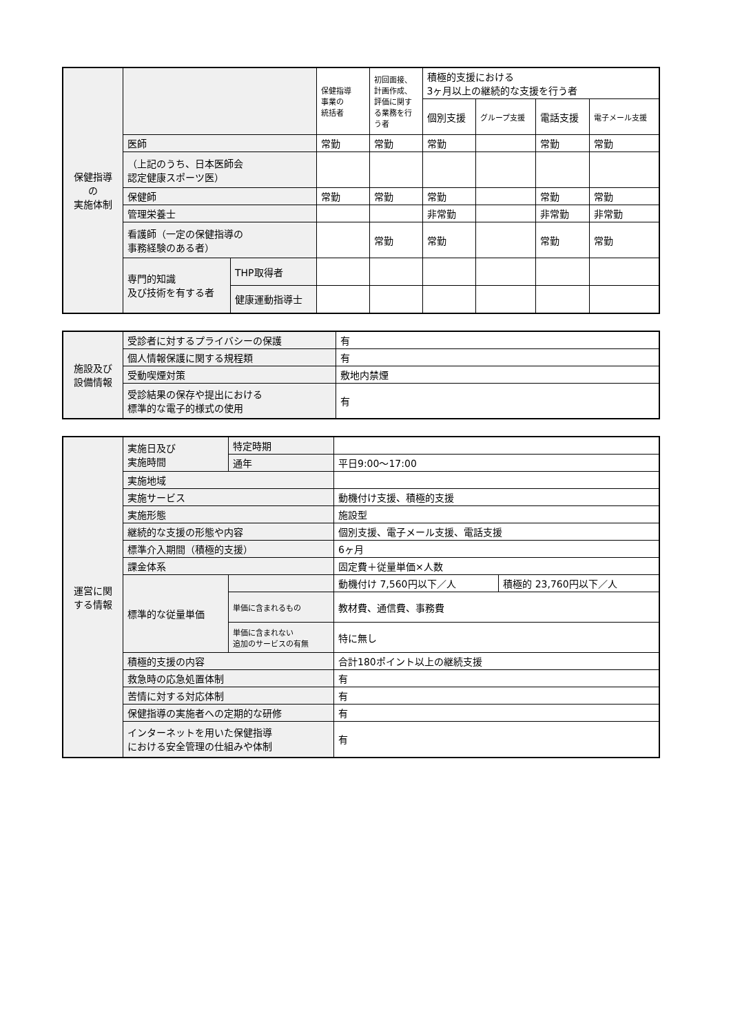| 保健指導 の 実施体制 | | | 保健指導 事業の 統括者 | 初回面接、計画作成、評価に関する業務を行う者 | 積極的支援における 3ヶ月以上の継続的な支援を行う者 | | | |
| --- | --- | --- | --- | --- | --- | --- | --- | --- |
| | | | | | 個別支援 | グループ支援 | 電話支援 | 電子メール支援 |
| | 医師 | | 常勤 | 常勤 | 常勤 | | 常勤 | 常勤 |
| | （上記のうち、日本医師会 認定健康スポーツ医） | | | | | | | |
| | 保健師 | | 常勤 | 常勤 | 常勤 | | 常勤 | 常勤 |
| | 管理栄養士 | | | | 非常勤 | | 非常勤 | 非常勤 |
| | 看護師（一定の保健指導の 事務経験のある者） | | | 常勤 | 常勤 | | 常勤 | 常勤 |
| | 専門的知識 及び技術を有する者 | THP取得者 | | | | | | |
| | | 健康運動指導士 | | | | | | |
| 施設及び 設備情報 | 受診者に対するプライバシーの保護 | 有 |
| | 個人情報保護に関する規程類 | 有 |
| | 受動喫煙対策 | 敷地内禁煙 |
| | 受診結果の保存や提出における 標準的な電子的様式の使用 | 有 |
| 運営に関 する情報 | 実施日及び 実施時間 | 特定時期 | | |
| | | 通年 | 平日9:00～17:00 | |
| | 実施地域 | | | |
| | 実施サービス | | 動機付け支援、積極的支援 | |
| | 実施形態 | | 施設型 | |
| | 継続的な支援の形態や内容 | | 個別支援、電子メール支援、電話支援 | |
| | 標準介入期間（積極的支援） | | 6ヶ月 | |
| | 課金体系 | | 固定費＋従量単価×人数 | |
| | 標準的な従量単価 | | 動機付け 7,560円以下／人 | 積極的 23,760円以下／人 |
| | | 単価に含まれるもの | 教材費、通信費、事務費 | |
| | | 単価に含まれない 追加のサービスの有無 | 特に無し | |
| | 積極的支援の内容 | | 合計180ポイント以上の継続支援 | |
| | 救急時の応急処置体制 | | 有 | |
| | 苦情に対する対応体制 | | 有 | |
| | 保健指導の実施者への定期的な研修 | | 有 | |
| | インターネットを用いた保健指導 における安全管理の仕組みや体制 | | 有 | |